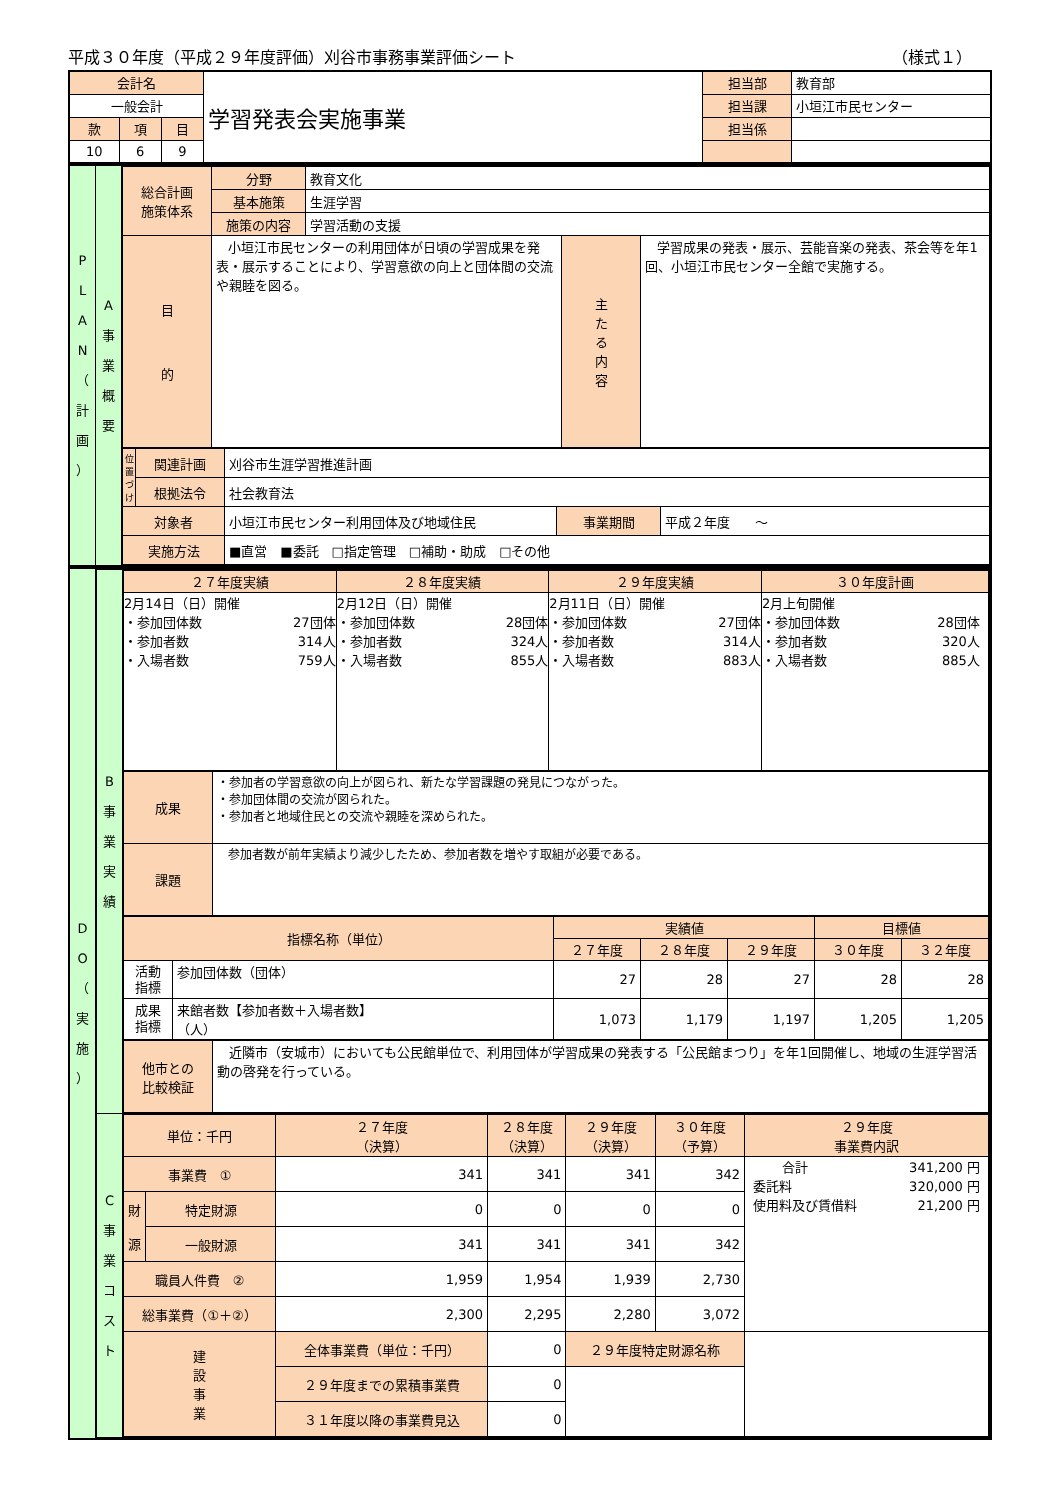平成３０年度（平成２９年度評価）刈谷市事務事業評価シート （様式１）
| 会計名 | | | 学習発表会実施事業 | 担当部 | 教育部 |
| 一般会計 | | | | 担当課 | 小垣江市民センター |
| 款 | 項 | 目 | | 担当係 | |
| 10 | 6 | 9 | | | |
| P L A N （ 計 画 ） | A 事 業 概 要 | / 総合計画 施策体系 / 分野 / 教育文化 / / / / / 基本施策 / 生涯学習 / / / / / 施策の内容 / 学習活動の支援 / / / / 目 的 / 小垣江市民センターの利用団体が日頃の学習成果を発表・展示することにより、学習意欲の向上と団体間の交流や親睦を図る。 / / 主 た る 内 容 / 学習成果の発表・展示、芸能音楽の発表、茶会等を年1回、小垣江市民センター全館で実施する。 / / 位置づけ / 関連計画 / 刈谷市生涯学習推進計画 / / / / / 根拠法令 / 社会教育法 / / / / 対象者 / / 小垣江市民センター利用団体及び地域住民 / 事業期間 / 平成２年度 ～ / / 実施方法 / / ■直営 ■委託 □指定管理 □補助・助成 □その他 / / / |
| D O （ 実 施 ） | / B 事 業 実 績 / / ２７年度実績 / ２８年度実績 / ２９年度実績 / ３０年度計画 / / 2月14日（日）開催 ・参加団体数 27団体 ・参加者数 314人 ・入場者数 759人 / 2月12日（日）開催 ・参加団体数 28団体 ・参加者数 324人 ・入場者数 855人 / 2月11日（日）開催 ・参加団体数 27団体 ・参加者数 314人 ・入場者数 883人 / 2月上旬開催 ・参加団体数 28団体 ・参加者数 320人 ・入場者数 885人 / / 成果 / ・参加者の学習意欲の向上が図られ、新たな学習課題の発見につながった。 ・参加団体間の交流が図られた。 ・参加者と地域住民との交流や親睦を深められた。 / / 課題 / 参加者数が前年実績より減少したため、参加者数を増やす取組が必要である。 / / 指標名称（単位） / / 実績値 / / / 目標値 / / / --- / --- / --- / --- / --- / --- / --- / / / / ２７年度 / ２８年度 / ２９年度 / ３０年度 / ３２年度 / / 活動 指標 / 参加団体数（団体） / 27 / 28 / 27 / 28 / 28 / / 成果 指標 / 来館者数【参加者数＋入場者数】 （人） / 1,073 / 1,179 / 1,197 / 1,205 / 1,205 / / 他市との 比較検証 / 近隣市（安城市）においても公民館単位で、利用団体が学習成果の発表する「公民館まつり」を年1回開催し、地域の生涯学習活動の啓発を行っている。 / / / C 事 業 コ ス ト / / 単位：千円 / / / ２７年度 （決算） / ２８年度 （決算） / ２９年度 （決算） / ３０年度 （予算） / ２９年度 事業費内訳 / / --- / --- / --- / --- / --- / --- / --- / --- / / 事業費 ① / / / 341 / 341 / 341 / 342 / 合計 341,200 円 委託料 320,000 円 使用料及び賃借料 21,200 円 / / 財 源 / 特定財源 / / 0 / 0 / 0 / 0 / / / / 一般財源 / / 341 / 341 / 341 / 342 / / / 職員人件費 ② / / / 1,959 / 1,954 / 1,939 / 2,730 / / / 総事業費（①＋②） / / / 2,300 / 2,295 / 2,280 / 3,072 / / / 建 設 事 業 / / 全体事業費（単位：千円） / / 0 / ２９年度特定財源名称 / / / / / / ２９年度までの累積事業費 / / 0 / / / / / / / ３１年度以降の事業費見込 / / 0 / / / / / |